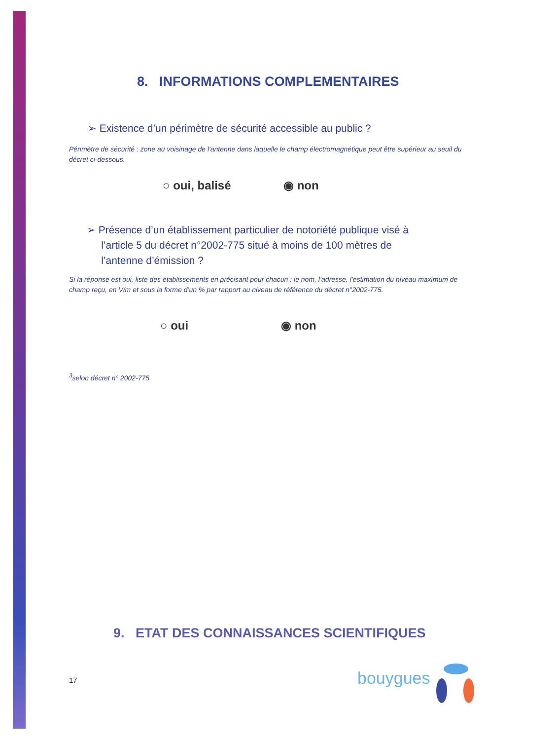8. INFORMATIONS COMPLEMENTAIRES
➢ Existence d’un périmètre de sécurité accessible au public ?
Périmètre de sécurité : zone au voisinage de l'antenne dans laquelle le champ électromagnétique peut être supérieur au seuil du décret ci-dessous.
○ oui, balisé ◉ non
➢ Présence d’un établissement particulier de notoriété publique visé à
l’article 5 du décret n°2002-775 situé à moins de 100 mètres de
l’antenne d’émission ?
Si la réponse est oui, liste des établissements en précisant pour chacun : le nom, l’adresse, l’estimation du niveau maximum de champ reçu, en V/m et sous la forme d’un % par rapport au niveau de référence du décret n°2002-775.
○ oui ◉ non
<sup>3</sup> selon décret n° 2002-775
9. ETAT DES CONNAISSANCES SCIENTIFIQUES
17 bouygues